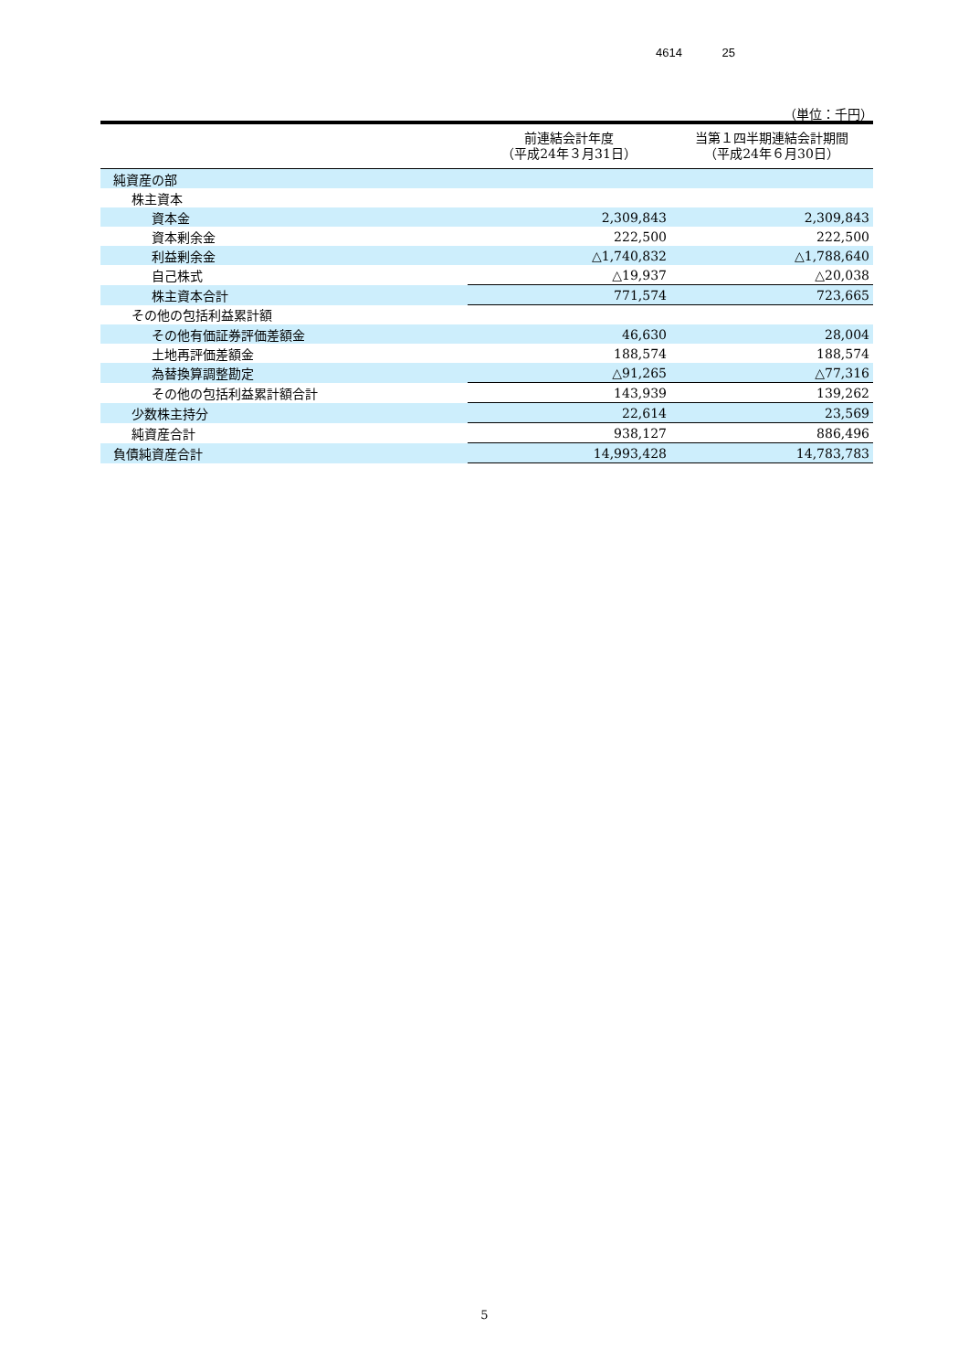4614 25
（単位：千円）
| | 前連結会計年度 （平成24年３月31日） | 当第１四半期連結会計期間 （平成24年６月30日） |
| --- | --- | --- |
| 純資産の部 | | |
| 株主資本 | | |
| 資本金 | 2,309,843 | 2,309,843 |
| 資本剰余金 | 222,500 | 222,500 |
| 利益剰余金 | △1,740,832 | △1,788,640 |
| 自己株式 | △19,937 | △20,038 |
| 株主資本合計 | 771,574 | 723,665 |
| その他の包括利益累計額 | | |
| その他有価証券評価差額金 | 46,630 | 28,004 |
| 土地再評価差額金 | 188,574 | 188,574 |
| 為替換算調整勘定 | △91,265 | △77,316 |
| その他の包括利益累計額合計 | 143,939 | 139,262 |
| 少数株主持分 | 22,614 | 23,569 |
| 純資産合計 | 938,127 | 886,496 |
| 負債純資産合計 | 14,993,428 | 14,783,783 |
5